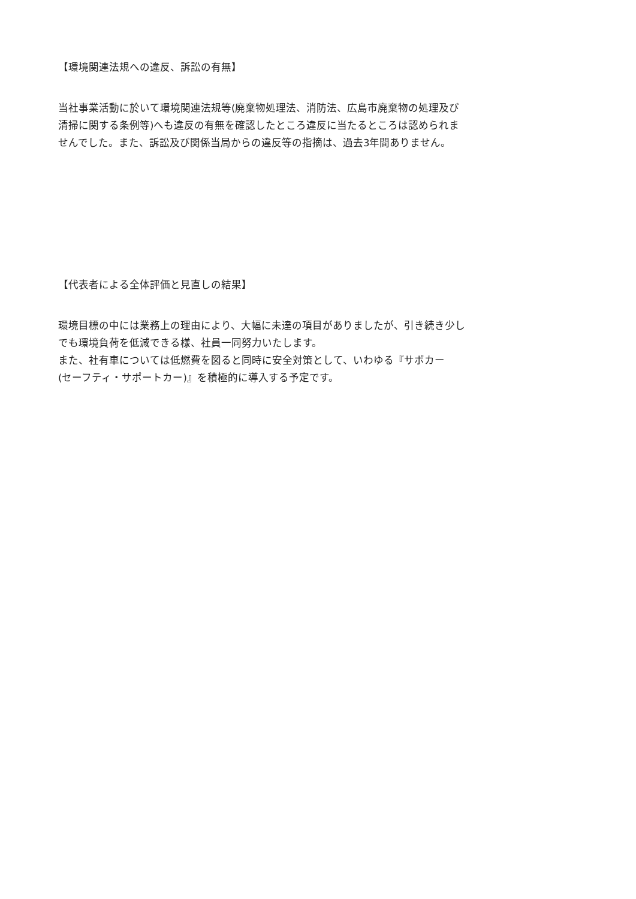【環境関連法規への違反、訴訟の有無】
当社事業活動に於いて環境関連法規等(廃棄物処理法、消防法、広島市廃棄物の処理及び
清掃に関する条例等)へも違反の有無を確認したところ違反に当たるところは認められま
せんでした。また、訴訟及び関係当局からの違反等の指摘は、過去3年間ありません。
【代表者による全体評価と見直しの結果】
環境目標の中には業務上の理由により、大幅に未達の項目がありましたが、引き続き少し
でも環境負荷を低減できる様、社員一同努力いたします。
また、社有車については低燃費を図ると同時に安全対策として、いわゆる『サポカー
(セーフティ・サポートカー)』を積極的に導入する予定です。